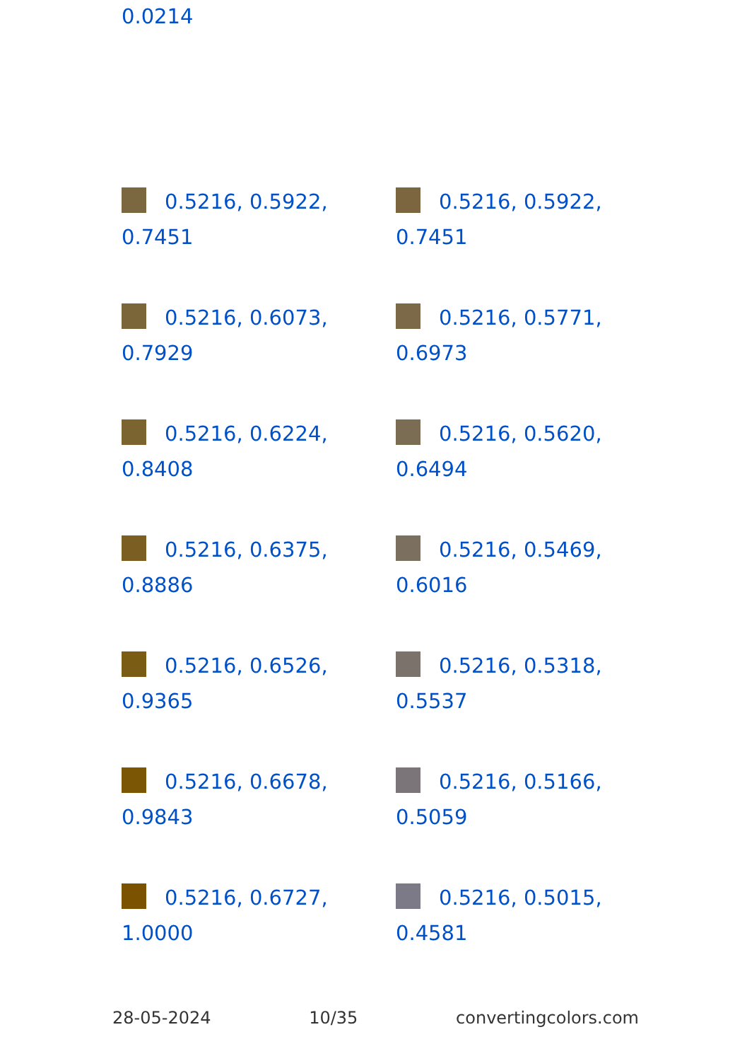0.0214
0.5216, 0.5922, 0.7451
0.5216, 0.5922, 0.7451
0.5216, 0.6073, 0.7929
0.5216, 0.5771, 0.6973
0.5216, 0.6224, 0.8408
0.5216, 0.5620, 0.6494
0.5216, 0.6375, 0.8886
0.5216, 0.5469, 0.6016
0.5216, 0.6526, 0.9365
0.5216, 0.5318, 0.5537
0.5216, 0.6678, 0.9843
0.5216, 0.5166, 0.5059
0.5216, 0.6727, 1.0000
0.5216, 0.5015, 0.4581
28-05-2024 10/35 convertingcolors.com